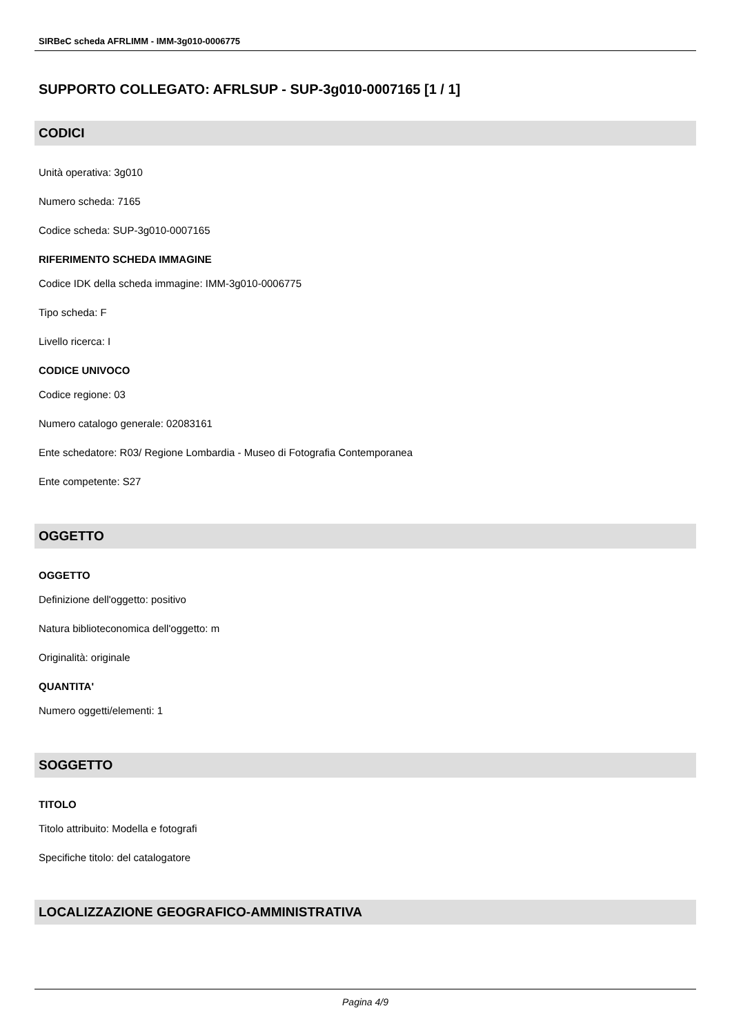SIRBeC scheda AFRLIMM - IMM-3g010-0006775
SUPPORTO COLLEGATO: AFRLSUP - SUP-3g010-0007165 [1 / 1]
CODICI
Unità operativa: 3g010
Numero scheda: 7165
Codice scheda: SUP-3g010-0007165
RIFERIMENTO SCHEDA IMMAGINE
Codice IDK della scheda immagine: IMM-3g010-0006775
Tipo scheda: F
Livello ricerca: I
CODICE UNIVOCO
Codice regione: 03
Numero catalogo generale: 02083161
Ente schedatore: R03/ Regione Lombardia - Museo di Fotografia Contemporanea
Ente competente: S27
OGGETTO
OGGETTO
Definizione dell'oggetto: positivo
Natura biblioteconomica dell'oggetto: m
Originalità: originale
QUANTITA'
Numero oggetti/elementi: 1
SOGGETTO
TITOLO
Titolo attribuito: Modella e fotografi
Specifiche titolo: del catalogatore
LOCALIZZAZIONE GEOGRAFICO-AMMINISTRATIVA
Pagina 4/9